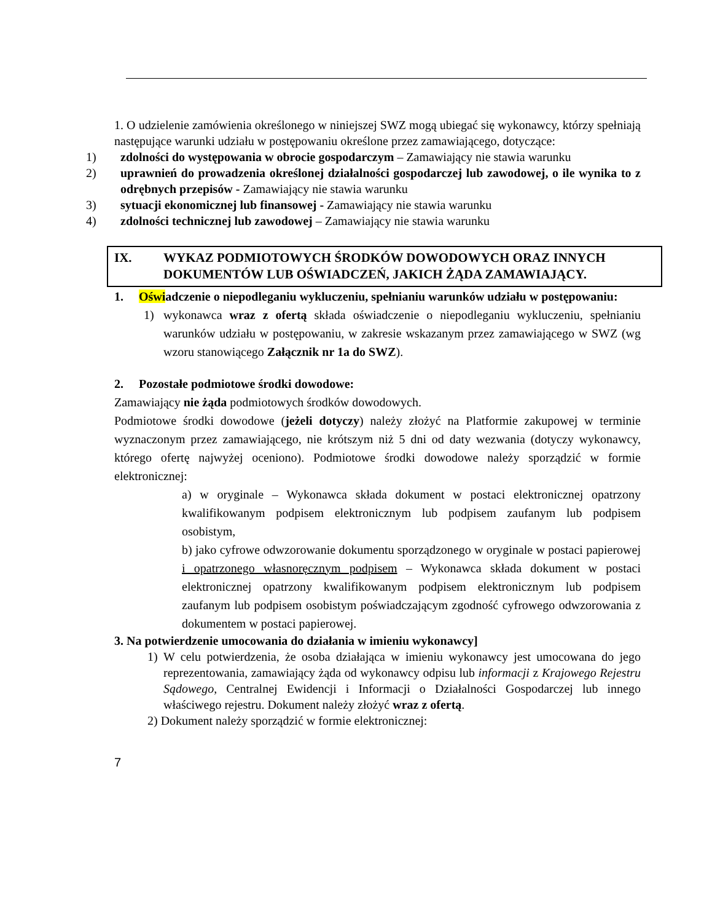1. O udzielenie zamówienia określonego w niniejszej SWZ mogą ubiegać się wykonawcy, którzy spełniają następujące warunki udziału w postępowaniu określone przez zamawiającego, dotyczące:
1) zdolności do występowania w obrocie gospodarczym – Zamawiający nie stawia warunku
2) uprawnień do prowadzenia określonej działalności gospodarczej lub zawodowej, o ile wynika to z odrębnych przepisów - Zamawiający nie stawia warunku
3) sytuacji ekonomicznej lub finansowej - Zamawiający nie stawia warunku
4) zdolności technicznej lub zawodowej – Zamawiający nie stawia warunku
IX. WYKAZ PODMIOTOWYCH ŚRODKÓW DOWODOWYCH ORAZ INNYCH DOKUMENTÓW LUB OŚWIADCZEŃ, JAKICH ŻĄDA ZAMAWIAJĄCY.
1. Oświadczenie o niepodleganiu wykluczeniu, spełnianiu warunków udziału w postępowaniu:
1) wykonawca wraz z ofertą składa oświadczenie o niepodleganiu wykluczeniu, spełnianiu warunków udziału w postępowaniu, w zakresie wskazanym przez zamawiającego w SWZ (wg wzoru stanowiącego Załącznik nr 1a do SWZ).
2. Pozostałe podmiotowe środki dowodowe:
Zamawiający nie żąda podmiotowych środków dowodowych.
Podmiotowe środki dowodowe (jeżeli dotyczy) należy złożyć na Platformie zakupowej w terminie wyznaczonym przez zamawiającego, nie krótszym niż 5 dni od daty wezwania (dotyczy wykonawcy, którego ofertę najwyżej oceniono). Podmiotowe środki dowodowe należy sporządzić w formie elektronicznej:
a) w oryginale – Wykonawca składa dokument w postaci elektronicznej opatrzony kwalifikowanym podpisem elektronicznym lub podpisem zaufanym lub podpisem osobistym,
b) jako cyfrowe odwzorowanie dokumentu sporządzonego w oryginale w postaci papierowej i opatrzonego własnoręcznym podpisem – Wykonawca składa dokument w postaci elektronicznej opatrzony kwalifikowanym podpisem elektronicznym lub podpisem zaufanym lub podpisem osobistym poświadczającym zgodność cyfrowego odwzorowania z dokumentem w postaci papierowej.
3. Na potwierdzenie umocowania do działania w imieniu wykonawcy]
1) W celu potwierdzenia, że osoba działająca w imieniu wykonawcy jest umocowana do jego reprezentowania, zamawiający żąda od wykonawcy odpisu lub informacji z Krajowego Rejestru Sądowego, Centralnej Ewidencji i Informacji o Działalności Gospodarczej lub innego właściwego rejestru. Dokument należy złożyć wraz z ofertą.
2) Dokument należy sporządzić w formie elektronicznej:
7